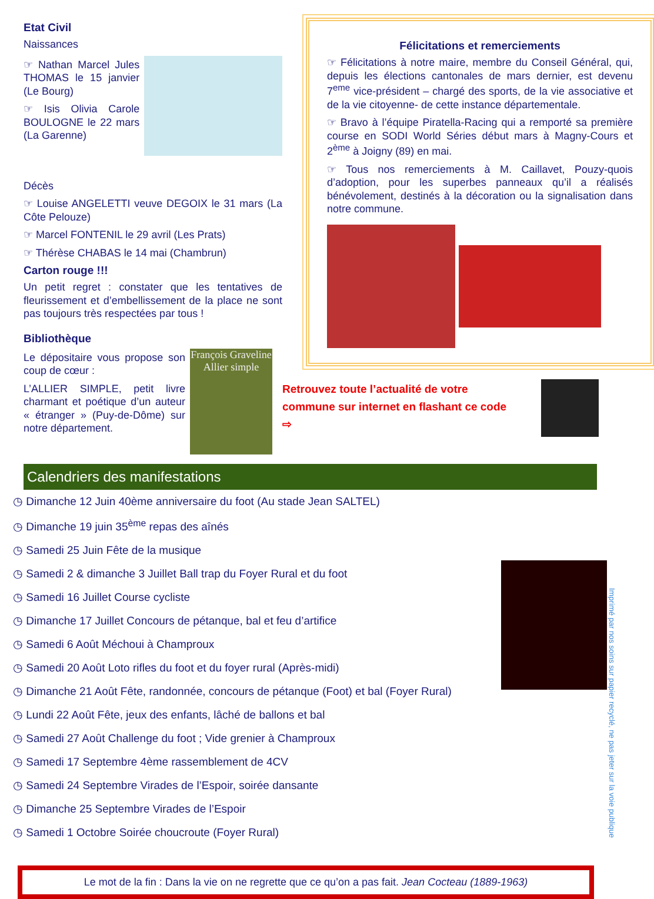Etat Civil
Naissances
☞ Nathan Marcel Jules THOMAS le 15 janvier (Le Bourg)
☞ Isis Olivia Carole BOULOGNE le 22 mars (La Garenne)
Décès
☞ Louise ANGELETTI veuve DEGOIX le 31 mars (La Côte Pelouze)
☞ Marcel FONTENIL le 29 avril (Les Prats)
☞ Thérèse CHABAS le 14 mai (Chambrun)
Carton rouge !!!
Un petit regret : constater que les tentatives de fleurissement et d’embellissement de la place ne sont pas toujours très respectées par tous !
Bibliothèque
Le dépositaire vous propose son coup de cœur :
L’ALLIER SIMPLE, petit livre charmant et poétique d’un auteur « étranger » (Puy-de-Dôme) sur notre département.
François Graveline
Allier simple
Félicitations et remerciements
☞ Félicitations à notre maire, membre du Conseil Général, qui, depuis les élections cantonales de mars dernier, est devenu 7<sup>eme</sup> vice-président – chargé des sports, de la vie associative et de la vie citoyenne- de cette instance départementale.
☞ Bravo à l’équipe Piratella-Racing qui a remporté sa première course en SODI World Séries début mars à Magny-Cours et 2<sup>ème</sup> à Joigny (89) en mai.
☞ Tous nos remerciements à M. Caillavet, Pouzy-quois d’adoption, pour les superbes panneaux qu’il a réalisés bénévolement, destinés à la décoration ou la signalisation dans notre commune.
Retrouvez toute l’actualité de votre commune sur internet en flashant ce code ⇨
Calendriers des manifestations
◷ Dimanche 12 Juin 40ème anniversaire du foot (Au stade Jean SALTEL)
◷ Dimanche 19 juin 35<sup>ème</sup> repas des aînés
◷ Samedi 25 Juin Fête de la musique
◷ Samedi 2 & dimanche 3 Juillet Ball trap du Foyer Rural et du foot
◷ Samedi 16 Juillet Course cycliste
◷ Dimanche 17 Juillet Concours de pétanque, bal et feu d’artifice
◷ Samedi 6 Août Méchoui à Champroux
◷ Samedi 20 Août Loto rifles du foot et du foyer rural (Après-midi)
◷ Dimanche 21 Août Fête, randonnée, concours de pétanque (Foot) et bal (Foyer Rural)
◷ Lundi 22 Août Fête, jeux des enfants, lâché de ballons et bal
◷ Samedi 27 Août Challenge du foot ; Vide grenier à Champroux
◷ Samedi 17 Septembre 4ème rassemblement de 4CV
◷ Samedi 24 Septembre Virades de l’Espoir, soirée dansante
◷ Dimanche 25 Septembre Virades de l’Espoir
◷ Samedi 1 Octobre Soirée choucroute (Foyer Rural)
Le mot de la fin : Dans la vie on ne regrette que ce qu’on a pas fait. Jean Cocteau (1889-1963)
Imprimé par nos soins sur papier recyclé, ne pas jeter sur la voie publique